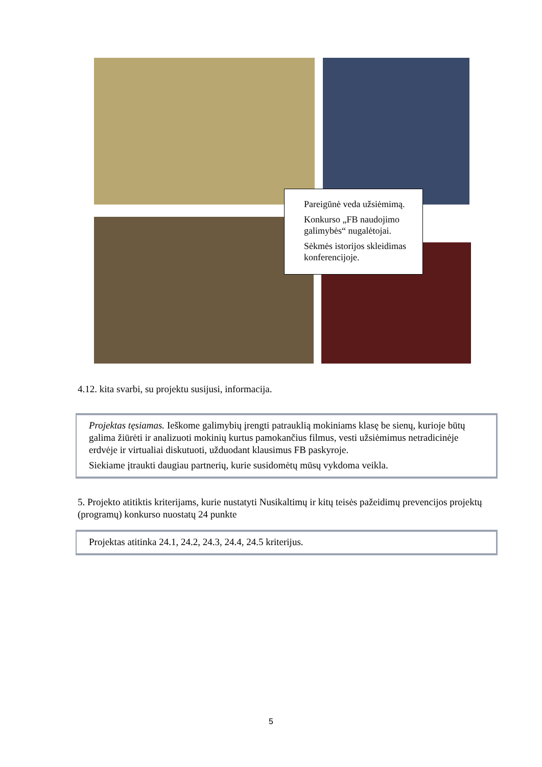Pareigūnė veda užsiėmimą.
Konkurso „FB naudojimo galimybės“ nugalėtojai.
Sėkmės istorijos skleidimas konferencijoje.
4.12. kita svarbi, su projektu susijusi, informacija.
Projektas tęsiamas. Ieškome galimybių įrengti patrauklią mokiniams klasę be sienų, kurioje būtų galima žiūrėti ir analizuoti mokinių kurtus pamokančius filmus, vesti užsiėmimus netradicinėje erdvėje ir virtualiai diskutuoti, užduodant klausimus FB paskyroje.
Siekiame įtraukti daugiau partnerių, kurie susidomėtų mūsų vykdoma veikla.
5. Projekto atitiktis kriterijams, kurie nustatyti Nusikaltimų ir kitų teisės pažeidimų prevencijos projektų (programų) konkurso nuostatų 24 punkte
Projektas atitinka 24.1, 24.2, 24.3, 24.4, 24.5 kriterijus.
5